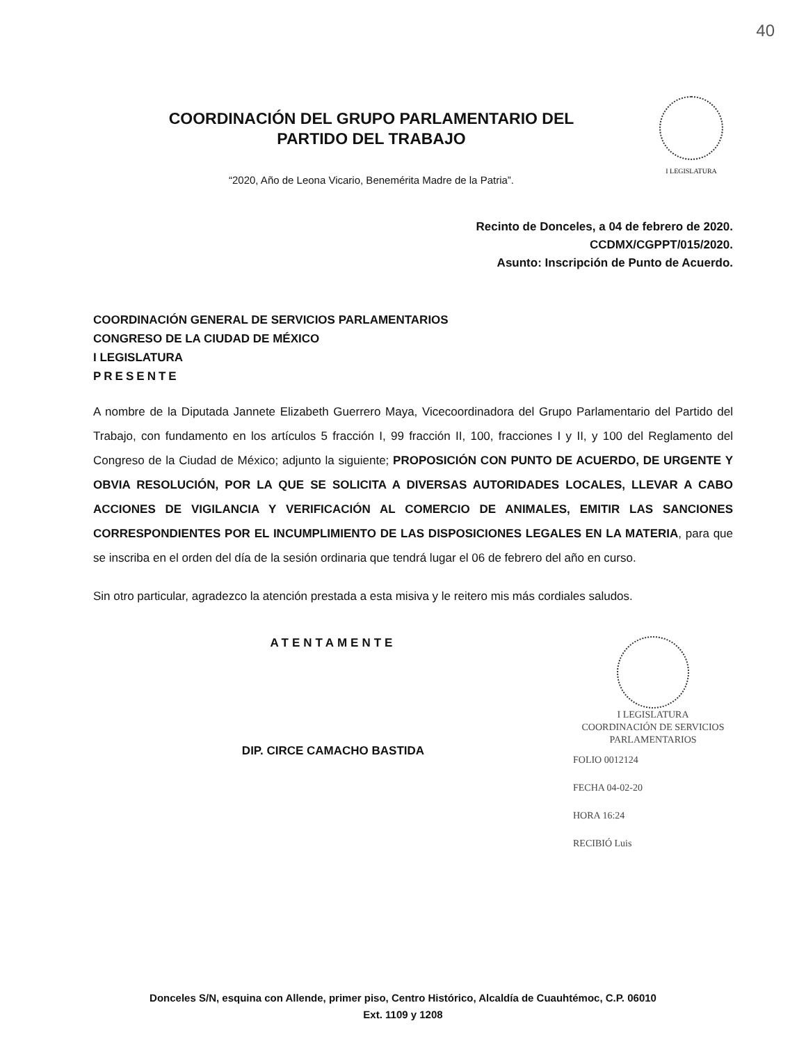40
COORDINACIÓN DEL GRUPO PARLAMENTARIO DEL
PARTIDO DEL TRABAJO
“2020, Año de Leona Vicario, Benemérita Madre de la Patria”.
I LEGISLATURA
Recinto de Donceles, a 04 de febrero de 2020.
CCDMX/CGPPT/015/2020.
Asunto: Inscripción de Punto de Acuerdo.
COORDINACIÓN GENERAL DE SERVICIOS PARLAMENTARIOS
CONGRESO DE LA CIUDAD DE MÉXICO
I LEGISLATURA
PRESENTE
A nombre de la Diputada Jannete Elizabeth Guerrero Maya, Vicecoordinadora del Grupo Parlamentario del Partido del Trabajo, con fundamento en los artículos 5 fracción I, 99 fracción II, 100, fracciones I y II, y 100 del Reglamento del Congreso de la Ciudad de México; adjunto la siguiente; PROPOSICIÓN CON PUNTO DE ACUERDO, DE URGENTE Y OBVIA RESOLUCIÓN, POR LA QUE SE SOLICITA A DIVERSAS AUTORIDADES LOCALES, LLEVAR A CABO ACCIONES DE VIGILANCIA Y VERIFICACIÓN AL COMERCIO DE ANIMALES, EMITIR LAS SANCIONES CORRESPONDIENTES POR EL INCUMPLIMIENTO DE LAS DISPOSICIONES LEGALES EN LA MATERIA, para que se inscriba en el orden del día de la sesión ordinaria que tendrá lugar el 06 de febrero del año en curso.
Sin otro particular, agradezco la atención prestada a esta misiva y le reitero mis más cordiales saludos.
ATENTAMENTE
DIP. CIRCE CAMACHO BASTIDA
I LEGISLATURA
COORDINACIÓN DE SERVICIOS
PARLAMENTARIOS
FOLIO 0012124
FECHA 04-02-20
HORA 16:24
RECIBIÓ Luis
Donceles S/N, esquina con Allende, primer piso, Centro Histórico, Alcaldía de Cuauhtémoc, C.P. 06010
Ext. 1109 y 1208